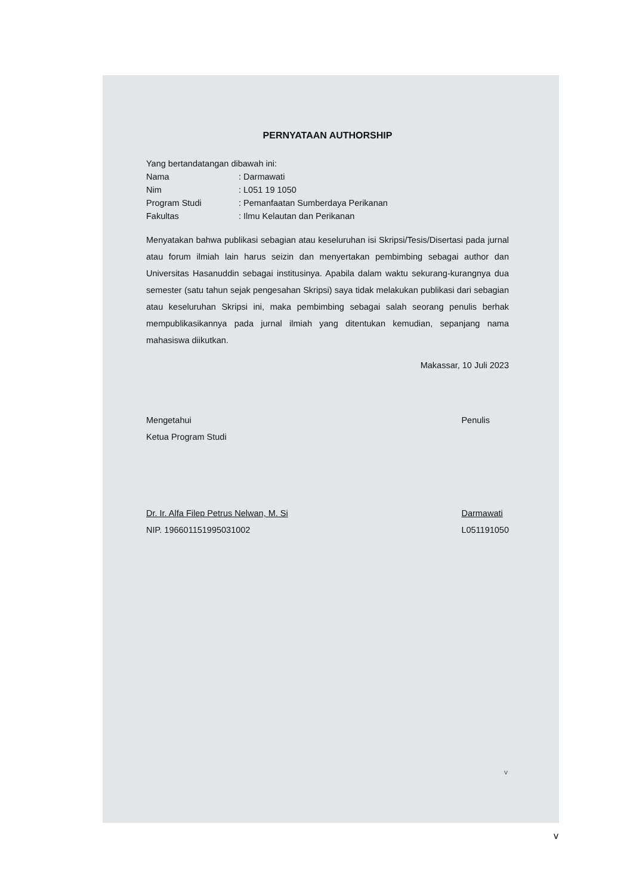PERNYATAAN AUTHORSHIP
Yang bertandatangan dibawah ini:
Nama: Darmawati
Nim: L051 19 1050
Program Studi: Pemanfaatan Sumberdaya Perikanan
Fakultas: Ilmu Kelautan dan Perikanan
Menyatakan bahwa publikasi sebagian atau keseluruhan isi Skripsi/Tesis/Disertasi pada jurnal atau forum ilmiah lain harus seizin dan menyertakan pembimbing sebagai author dan Universitas Hasanuddin sebagai institusinya. Apabila dalam waktu sekurang-kurangnya dua semester (satu tahun sejak pengesahan Skripsi) saya tidak melakukan publikasi dari sebagian atau keseluruhan Skripsi ini, maka pembimbing sebagai salah seorang penulis berhak mempublikasikannya pada jurnal ilmiah yang ditentukan kemudian, sepanjang nama mahasiswa diikutkan.
Makassar, 10 Juli 2023
Mengetahui
Ketua Program Studi
Dr. Ir. Alfa Filep Petrus Nelwan, M. Si
NIP. 196601151995031002
Penulis
Darmawati
L051191050
v
v